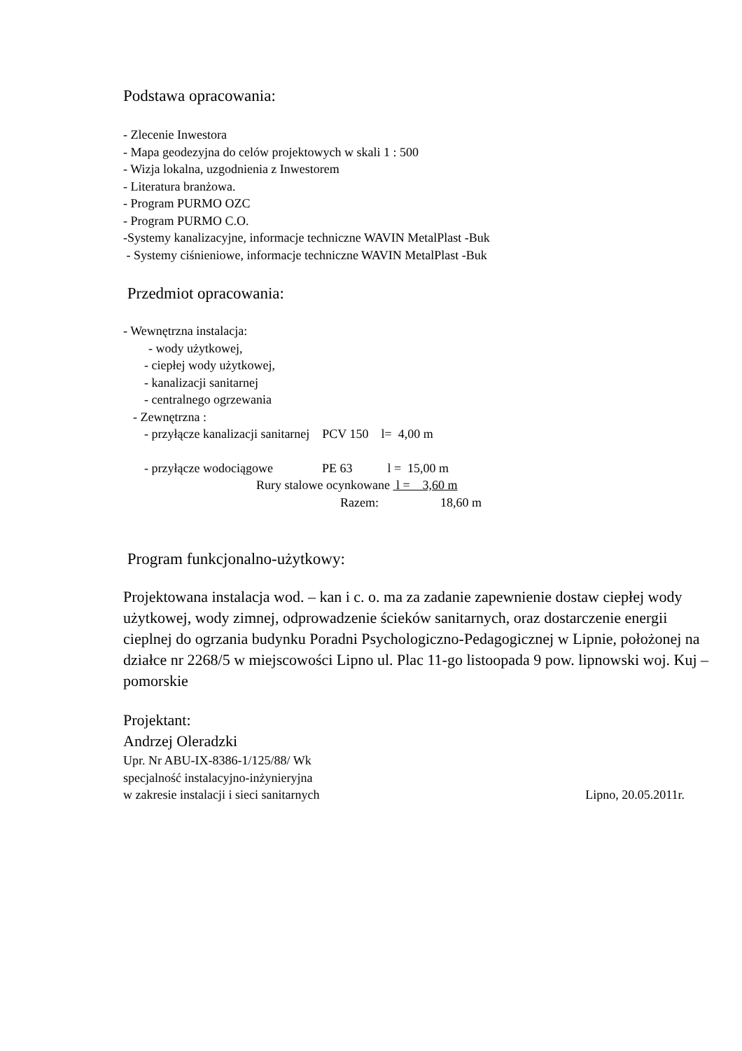Podstawa opracowania:
- Zlecenie Inwestora
- Mapa geodezyjna do celów projektowych w skali 1 : 500
- Wizja lokalna, uzgodnienia z Inwestorem
- Literatura branżowa.
- Program PURMO OZC
- Program PURMO C.O.
-Systemy kanalizacyjne, informacje techniczne WAVIN MetalPlast -Buk
- Systemy ciśnieniowe, informacje techniczne WAVIN MetalPlast -Buk
Przedmiot opracowania:
- Wewnętrzna instalacja:
- wody użytkowej,
- ciepłej wody użytkowej,
- kanalizacji sanitarnej
- centralnego ogrzewania
- Zewnętrzna :
- przyłącze kanalizacji sanitarnej PCV 150 l= 4,00 m
- przyłącze wodociągowe PE 63 l = 15,00 m
Rury stalowe ocynkowane l = 3,60 m
Razem: 18,60 m
Program funkcjonalno-użytkowy:
Projektowana instalacja wod. – kan i c. o. ma za zadanie zapewnienie dostaw ciepłej wody użytkowej, wody zimnej, odprowadzenie ścieków sanitarnych, oraz dostarczenie energii cieplnej do ogrzania budynku Poradni Psychologiczno-Pedagogicznej w Lipnie, położonej na działce nr 2268/5 w miejscowości Lipno ul. Plac 11-go listoopada 9 pow. lipnowski woj. Kuj – pomorskie
Projektant:
Andrzej Oleradzki
Upr. Nr ABU-IX-8386-1/125/88/ Wk
specjalność instalacyjno-inżynieryjna
w zakresie instalacji i sieci sanitarnych Lipno, 20.05.2011r.